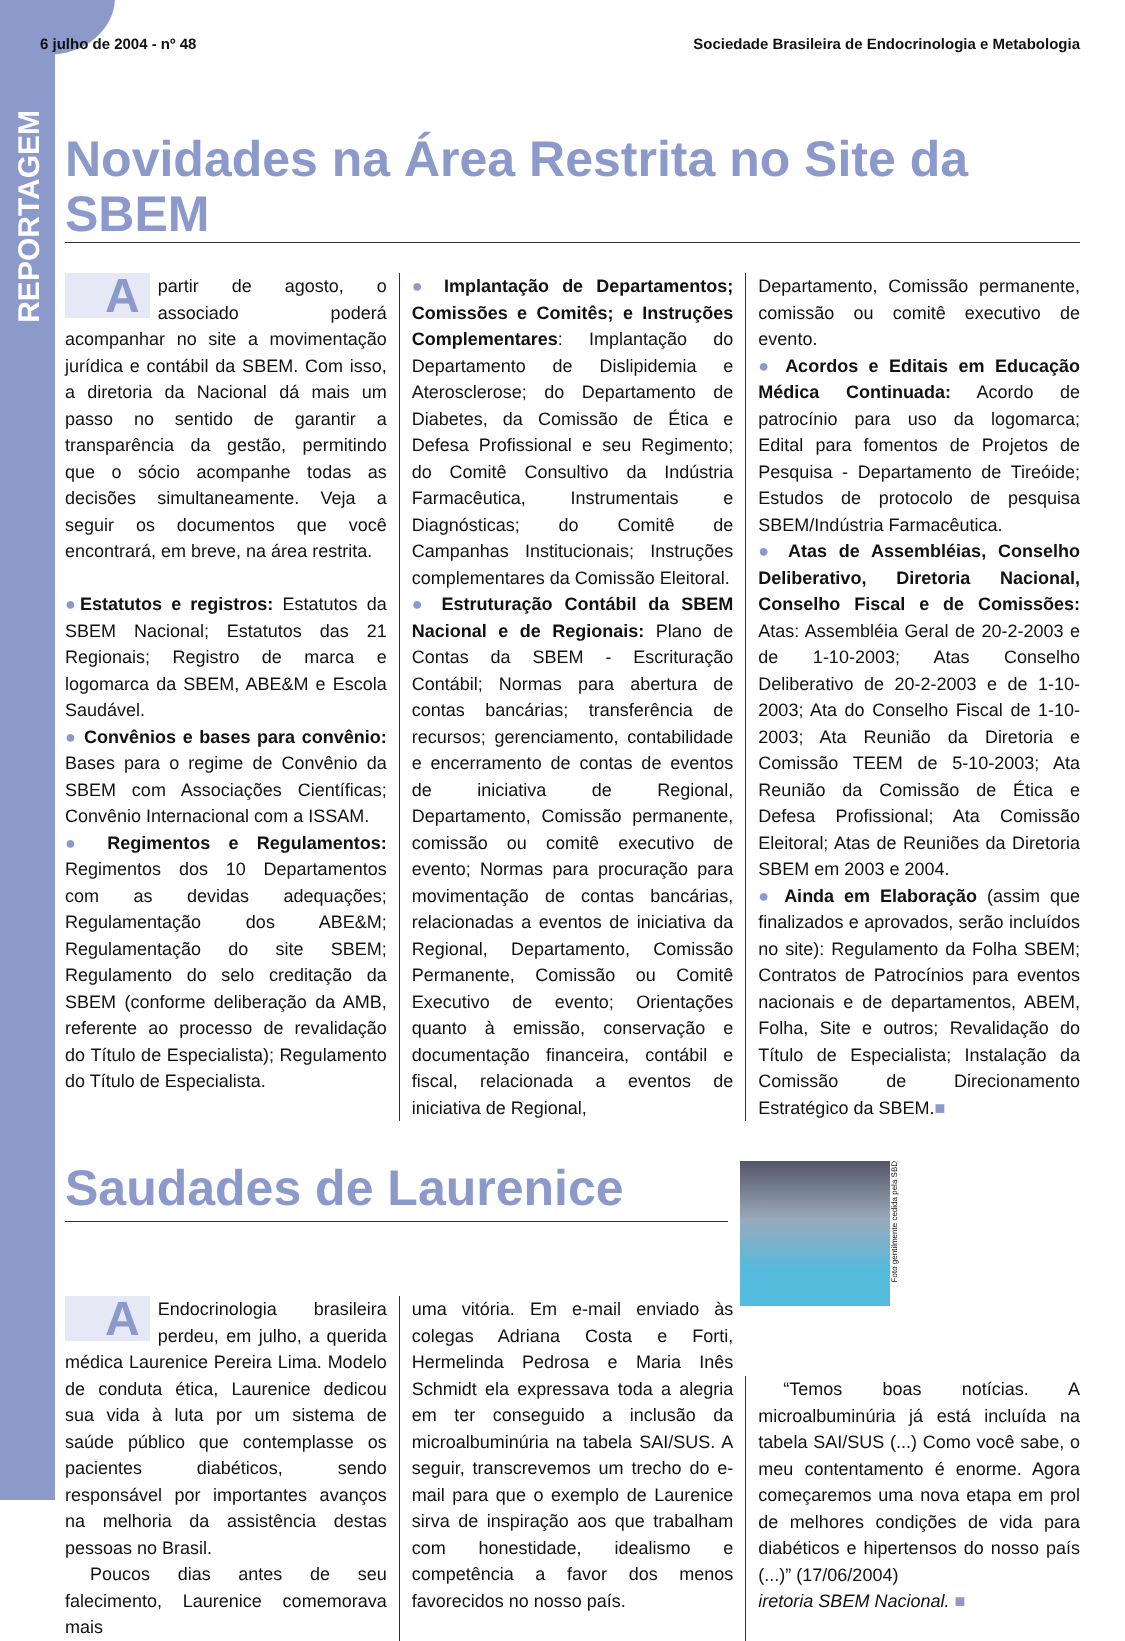6 julho de 2004 - nº 48 Sociedade Brasileira de Endocrinologia e Metabologia
REPORTAGEM
Novidades na Área Restrita no Site da SBEM
Apartir de agosto, o associado poderá acompanhar no site a movimentação jurídica e contábil da SBEM. Com isso, a diretoria da Nacional dá mais um passo no sentido de garantir a transparência da gestão, permitindo que o sócio acompanhe todas as decisões simultaneamente. Veja a seguir os documentos que você encontrará, em breve, na área restrita.
●Estatutos e registros: Estatutos da SBEM Nacional; Estatutos das 21 Regionais; Registro de marca e logomarca da SBEM, ABE&M e Escola Saudável.
● Convênios e bases para convênio: Bases para o regime de Convênio da SBEM com Associações Científicas; Convênio Internacional com a ISSAM.
● Regimentos e Regulamentos: Regimentos dos 10 Departamentos com as devidas adequações; Regulamentação dos ABE&M; Regulamentação do site SBEM; Regulamento do selo creditação da SBEM (conforme deliberação da AMB, referente ao processo de revalidação do Título de Especialista); Regulamento do Título de Especialista.
● Implantação de Departamentos; Comissões e Comitês; e Instruções Complementares: Implantação do Departamento de Dislipidemia e Aterosclerose; do Departamento de Diabetes, da Comissão de Ética e Defesa Profissional e seu Regimento; do Comitê Consultivo da Indústria Farmacêutica, Instrumentais e Diagnósticas; do Comitê de Campanhas Institucionais; Instruções complementares da Comissão Eleitoral.
● Estruturação Contábil da SBEM Nacional e de Regionais: Plano de Contas da SBEM - Escrituração Contábil; Normas para abertura de contas bancárias; transferência de recursos; gerenciamento, contabilidade e encerramento de contas de eventos de iniciativa de Regional, Departamento, Comissão permanente, comissão ou comitê executivo de evento; Normas para procuração para movimentação de contas bancárias, relacionadas a eventos de iniciativa da Regional, Departamento, Comissão Permanente, Comissão ou Comitê Executivo de evento; Orientações quanto à emissão, conservação e documentação financeira, contábil e fiscal, relacionada a eventos de iniciativa de Regional,
Departamento, Comissão permanente, comissão ou comitê executivo de evento.
● Acordos e Editais em Educação Médica Continuada: Acordo de patrocínio para uso da logomarca; Edital para fomentos de Projetos de Pesquisa - Departamento de Tireóide; Estudos de protocolo de pesquisa SBEM/Indústria Farmacêutica.
● Atas de Assembléias, Conselho Deliberativo, Diretoria Nacional, Conselho Fiscal e de Comissões: Atas: Assembléia Geral de 20-2-2003 e de 1-10-2003; Atas Conselho Deliberativo de 20-2-2003 e de 1-10-2003; Ata do Conselho Fiscal de 1-10-2003; Ata Reunião da Diretoria e Comissão TEEM de 5-10-2003; Ata Reunião da Comissão de Ética e Defesa Profissional; Ata Comissão Eleitoral; Atas de Reuniões da Diretoria SBEM em 2003 e 2004.
● Ainda em Elaboração (assim que finalizados e aprovados, serão incluídos no site): Regulamento da Folha SBEM; Contratos de Patrocínios para eventos nacionais e de departamentos, ABEM, Folha, Site e outros; Revalidação do Título de Especialista; Instalação da Comissão de Direcionamento Estratégico da SBEM.■
Saudades de Laurenice
Foto gentilmente cedida pela SBD
AEndocrinologia brasileira perdeu, em julho, a querida médica Laurenice Pereira Lima. Modelo de conduta ética, Laurenice dedicou sua vida à luta por um sistema de saúde público que contemplasse os pacientes diabéticos, sendo responsável por importantes avanços na melhoria da assistência destas pessoas no Brasil.
Poucos dias antes de seu falecimento, Laurenice comemorava mais
uma vitória. Em e-mail enviado às colegas Adriana Costa e Forti, Hermelinda Pedrosa e Maria Inês Schmidt ela expressava toda a alegria em ter conseguido a inclusão da microalbuminúria na tabela SAI/SUS. A seguir, transcrevemos um trecho do e-mail para que o exemplo de Laurenice sirva de inspiração aos que trabalham com honestidade, idealismo e competência a favor dos menos favorecidos no nosso país.
“Temos boas notícias. A microalbuminúria já está incluída na tabela SAI/SUS (...) Como você sabe, o meu contentamento é enorme. Agora começaremos uma nova etapa em prol de melhores condições de vida para diabéticos e hipertensos do nosso país (...)” (17/06/2004)
iretoria SBEM Nacional. ■